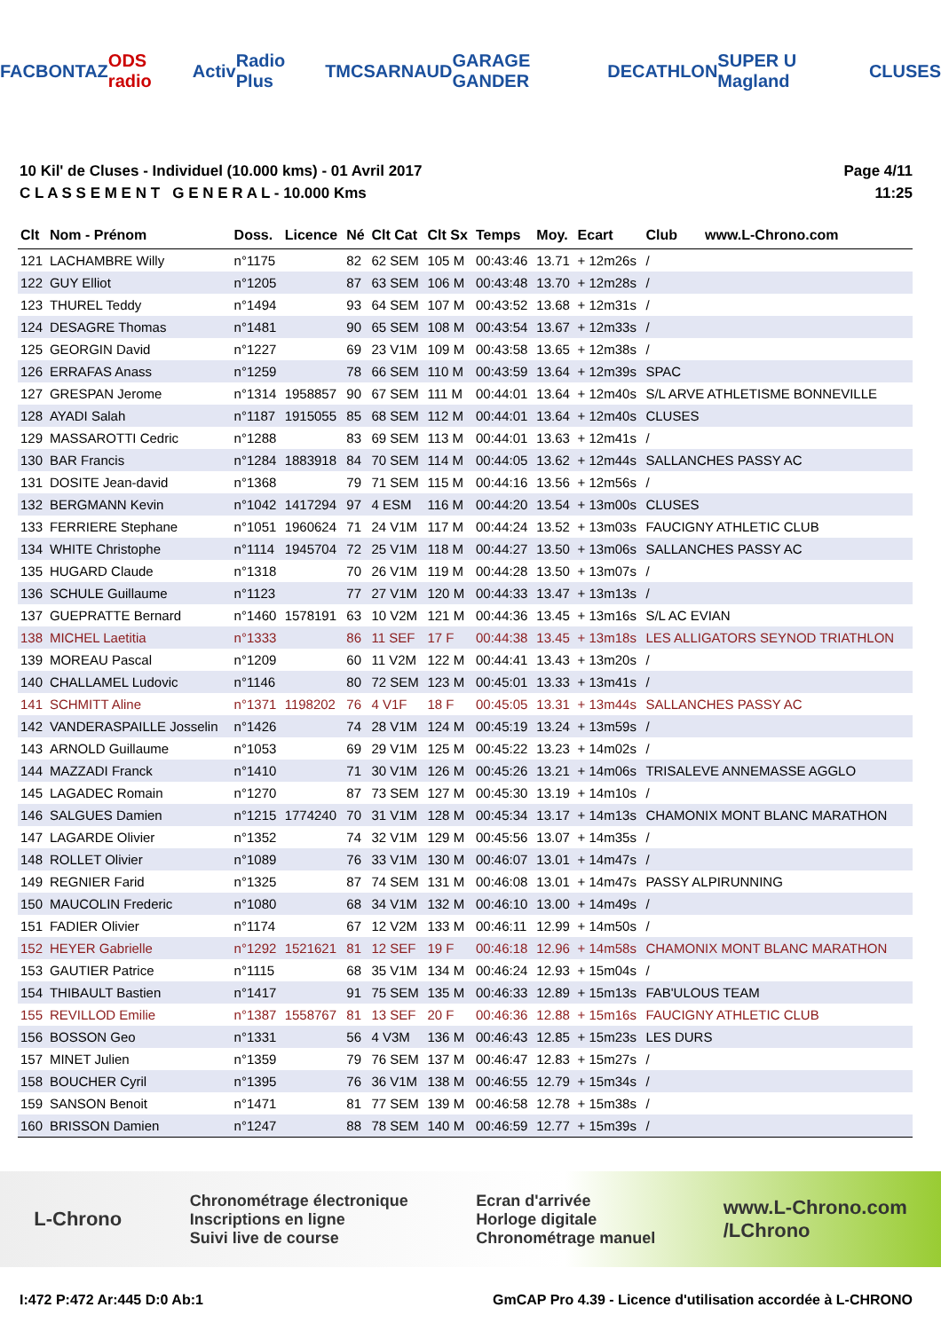FAC BONTAZ ODS radio Activ Radio Plus TMCS ARNAUD GARAGE GANDER DECATHLON SUPER U Magland CLUSES
10 Kil' de Cluses - Individuel (10.000 kms) - 01 Avril 2017
C L A S S E M E N T G E N E R A L - 10.000 Kms
Page 4/11
11:25
| Clt | Nom - Prénom | Doss. | Licence | Né | Clt Cat | Clt Sx | Temps | Moy. | Ecart | Club www.L-Chrono.com |
| --- | --- | --- | --- | --- | --- | --- | --- | --- | --- | --- |
| 121 | LACHAMBRE Willy | n°1175 | | 82 | 62 SEM | 105 M | 00:43:46 | 13.71 | + 12m26s | / |
| 122 | GUY Elliot | n°1205 | | 87 | 63 SEM | 106 M | 00:43:48 | 13.70 | + 12m28s | / |
| 123 | THUREL Teddy | n°1494 | | 93 | 64 SEM | 107 M | 00:43:52 | 13.68 | + 12m31s | / |
| 124 | DESAGRE Thomas | n°1481 | | 90 | 65 SEM | 108 M | 00:43:54 | 13.67 | + 12m33s | / |
| 125 | GEORGIN David | n°1227 | | 69 | 23 V1M | 109 M | 00:43:58 | 13.65 | + 12m38s | / |
| 126 | ERRAFAS Anass | n°1259 | | 78 | 66 SEM | 110 M | 00:43:59 | 13.64 | + 12m39s | SPAC |
| 127 | GRESPAN Jerome | n°1314 | 1958857 | 90 | 67 SEM | 111 M | 00:44:01 | 13.64 | + 12m40s | S/L ARVE ATHLETISME BONNEVILLE |
| 128 | AYADI Salah | n°1187 | 1915055 | 85 | 68 SEM | 112 M | 00:44:01 | 13.64 | + 12m40s | CLUSES |
| 129 | MASSAROTTI Cedric | n°1288 | | 83 | 69 SEM | 113 M | 00:44:01 | 13.63 | + 12m41s | / |
| 130 | BAR Francis | n°1284 | 1883918 | 84 | 70 SEM | 114 M | 00:44:05 | 13.62 | + 12m44s | SALLANCHES PASSY AC |
| 131 | DOSITE Jean-david | n°1368 | | 79 | 71 SEM | 115 M | 00:44:16 | 13.56 | + 12m56s | / |
| 132 | BERGMANN Kevin | n°1042 | 1417294 | 97 | 4 ESM | 116 M | 00:44:20 | 13.54 | + 13m00s | CLUSES |
| 133 | FERRIERE Stephane | n°1051 | 1960624 | 71 | 24 V1M | 117 M | 00:44:24 | 13.52 | + 13m03s | FAUCIGNY ATHLETIC CLUB |
| 134 | WHITE Christophe | n°1114 | 1945704 | 72 | 25 V1M | 118 M | 00:44:27 | 13.50 | + 13m06s | SALLANCHES PASSY AC |
| 135 | HUGARD Claude | n°1318 | | 70 | 26 V1M | 119 M | 00:44:28 | 13.50 | + 13m07s | / |
| 136 | SCHULE Guillaume | n°1123 | | 77 | 27 V1M | 120 M | 00:44:33 | 13.47 | + 13m13s | / |
| 137 | GUEPRATTE Bernard | n°1460 | 1578191 | 63 | 10 V2M | 121 M | 00:44:36 | 13.45 | + 13m16s | S/L AC EVIAN |
| 138 | MICHEL Laetitia | n°1333 | | 86 | 11 SEF | 17 F | 00:44:38 | 13.45 | + 13m18s | LES ALLIGATORS SEYNOD TRIATHLON |
| 139 | MOREAU Pascal | n°1209 | | 60 | 11 V2M | 122 M | 00:44:41 | 13.43 | + 13m20s | / |
| 140 | CHALLAMEL Ludovic | n°1146 | | 80 | 72 SEM | 123 M | 00:45:01 | 13.33 | + 13m41s | / |
| 141 | SCHMITT Aline | n°1371 | 1198202 | 76 | 4 V1F | 18 F | 00:45:05 | 13.31 | + 13m44s | SALLANCHES PASSY AC |
| 142 | VANDERASPAILLE Josselin | n°1426 | | 74 | 28 V1M | 124 M | 00:45:19 | 13.24 | + 13m59s | / |
| 143 | ARNOLD Guillaume | n°1053 | | 69 | 29 V1M | 125 M | 00:45:22 | 13.23 | + 14m02s | / |
| 144 | MAZZADI Franck | n°1410 | | 71 | 30 V1M | 126 M | 00:45:26 | 13.21 | + 14m06s | TRISALEVE ANNEMASSE AGGLO |
| 145 | LAGADEC Romain | n°1270 | | 87 | 73 SEM | 127 M | 00:45:30 | 13.19 | + 14m10s | / |
| 146 | SALGUES Damien | n°1215 | 1774240 | 70 | 31 V1M | 128 M | 00:45:34 | 13.17 | + 14m13s | CHAMONIX MONT BLANC MARATHON |
| 147 | LAGARDE Olivier | n°1352 | | 74 | 32 V1M | 129 M | 00:45:56 | 13.07 | + 14m35s | / |
| 148 | ROLLET Olivier | n°1089 | | 76 | 33 V1M | 130 M | 00:46:07 | 13.01 | + 14m47s | / |
| 149 | REGNIER Farid | n°1325 | | 87 | 74 SEM | 131 M | 00:46:08 | 13.01 | + 14m47s | PASSY ALPIRUNNING |
| 150 | MAUCOLIN Frederic | n°1080 | | 68 | 34 V1M | 132 M | 00:46:10 | 13.00 | + 14m49s | / |
| 151 | FADIER Olivier | n°1174 | | 67 | 12 V2M | 133 M | 00:46:11 | 12.99 | + 14m50s | / |
| 152 | HEYER Gabrielle | n°1292 | 1521621 | 81 | 12 SEF | 19 F | 00:46:18 | 12.96 | + 14m58s | CHAMONIX MONT BLANC MARATHON |
| 153 | GAUTIER Patrice | n°1115 | | 68 | 35 V1M | 134 M | 00:46:24 | 12.93 | + 15m04s | / |
| 154 | THIBAULT Bastien | n°1417 | | 91 | 75 SEM | 135 M | 00:46:33 | 12.89 | + 15m13s | FAB'ULOUS TEAM |
| 155 | REVILLOD Emilie | n°1387 | 1558767 | 81 | 13 SEF | 20 F | 00:46:36 | 12.88 | + 15m16s | FAUCIGNY ATHLETIC CLUB |
| 156 | BOSSON Geo | n°1331 | | 56 | 4 V3M | 136 M | 00:46:43 | 12.85 | + 15m23s | LES DURS |
| 157 | MINET Julien | n°1359 | | 79 | 76 SEM | 137 M | 00:46:47 | 12.83 | + 15m27s | / |
| 158 | BOUCHER Cyril | n°1395 | | 76 | 36 V1M | 138 M | 00:46:55 | 12.79 | + 15m34s | / |
| 159 | SANSON Benoit | n°1471 | | 81 | 77 SEM | 139 M | 00:46:58 | 12.78 | + 15m38s | / |
| 160 | BRISSON Damien | n°1247 | | 88 | 78 SEM | 140 M | 00:46:59 | 12.77 | + 15m39s | / |
L-Chrono Chronométrage électronique
Inscriptions en ligne
Suivi live de course Ecran d'arrivée
Horloge digitale
Chronométrage manuel www.L-Chrono.com
/LChrono
I:472 P:472 Ar:445 D:0 Ab:1 GmCAP Pro 4.39 - Licence d'utilisation accordée à L-CHRONO